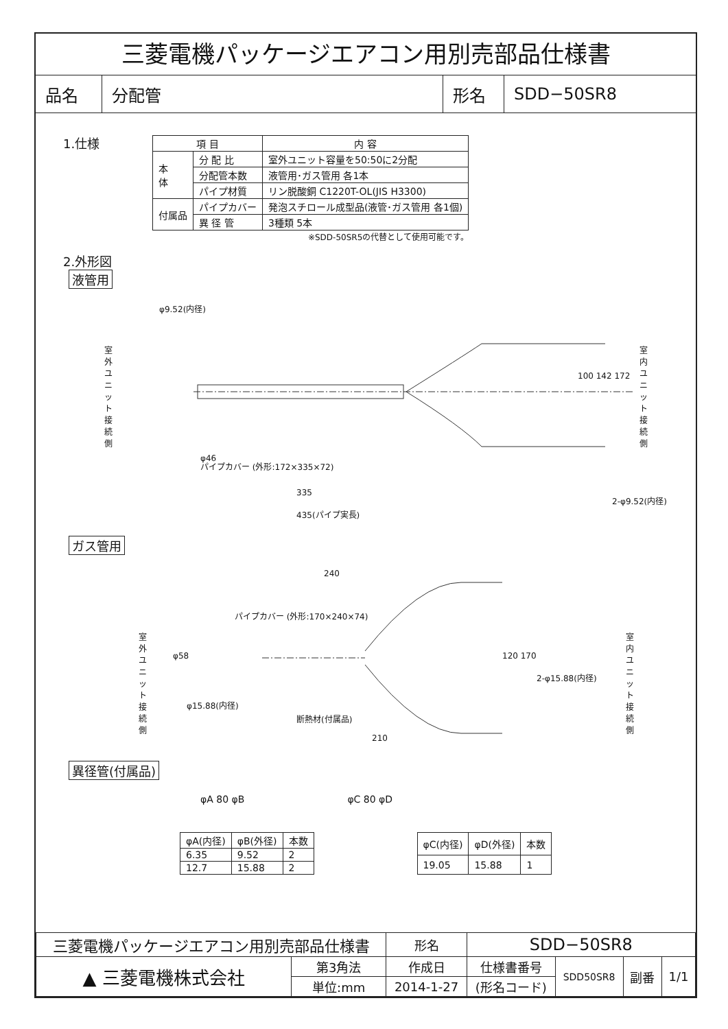三菱電機パッケージエアコン用別売部品仕様書
品名 分配管 形名 SDD−50SR8
1.仕様
| 項 目 | | 内 容 |
| --- | --- | --- |
| 本 体 | 分 配 比 | 室外ユニット容量を50:50に2分配 |
| | 分配管本数 | 液管用･ガス管用 各1本 |
| | パイプ材質 | リン脱酸銅 C1220T-OL(JIS H3300) |
| 付属品 | パイプカバー | 発泡スチロール成型品(液管･ガス管用 各1個) |
| | 異 径 管 | 3種類 5本 |
※SDD-50SR5の代替として使用可能です。
2.外形図
液管用
φ9.52(内径)
室外ユニット接続側
φ46
パイプカバー (外形:172×335×72)
335
435(パイプ実長)
100 142 172
室内ユニット接続側
2-φ9.52(内径)
ガス管用
240
パイプカバー (外形:170×240×74)
室外ユニット接続側
φ58 120 170
2-φ15.88(内径)
φ15.88(内径)
断熱材(付属品)
210
室内ユニット接続側
異径管(付属品)
φA 80 φB φC 80 φD
| φA(内径) | φB(外径) | 本数 |
| --- | --- | --- |
| 6.35 | 9.52 | 2 |
| 12.7 | 15.88 | 2 |
| φC(内径) | φD(外径) | 本数 |
| --- | --- | --- |
| 19.05 | 15.88 | 1 |
| 三菱電機パッケージエアコン用別売部品仕様書 | | 形名 | SDD−50SR8 | | | |
| ▲ 三菱電機株式会社 | 第3角法 | 作成日 | 仕様書番号 | SDD50SR8 | 副番 | 1/1 |
| | 単位:mm | 2014-1-27 | (形名コード) | | | |